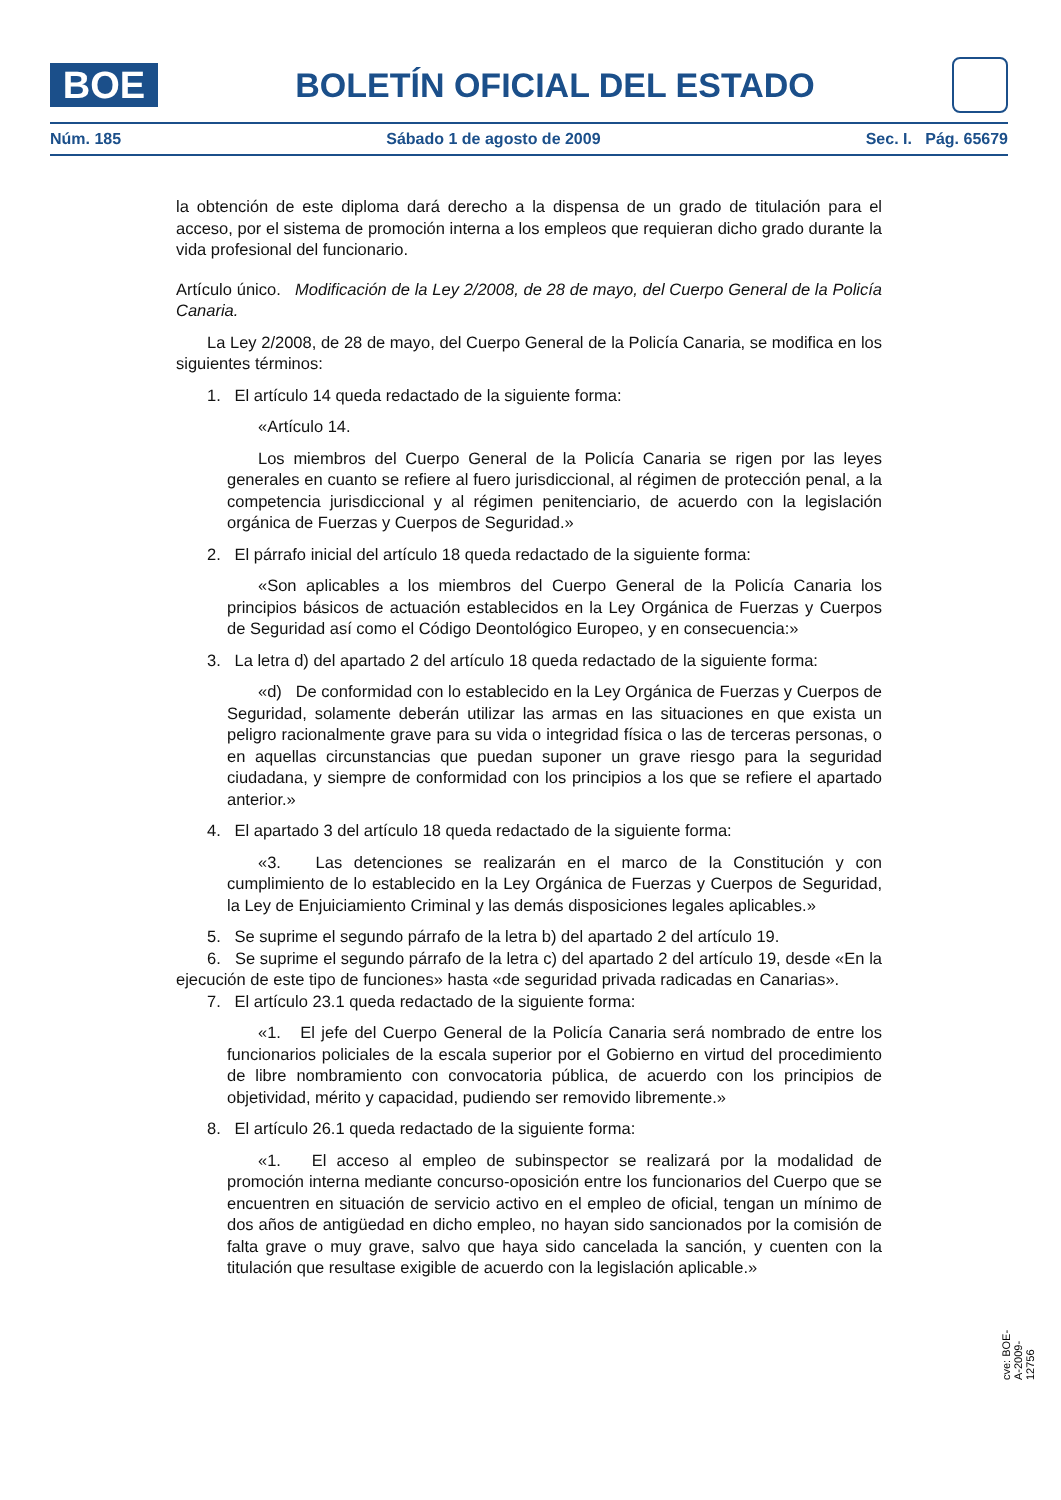BOE
BOLETÍN OFICIAL DEL ESTADO
Núm. 185 Sábado 1 de agosto de 2009 Sec. I. Pág. 65679
la obtención de este diploma dará derecho a la dispensa de un grado de titulación para el acceso, por el sistema de promoción interna a los empleos que requieran dicho grado durante la vida profesional del funcionario.
Artículo único. Modificación de la Ley 2/2008, de 28 de mayo, del Cuerpo General de la Policía Canaria.
La Ley 2/2008, de 28 de mayo, del Cuerpo General de la Policía Canaria, se modifica en los siguientes términos:
1. El artículo 14 queda redactado de la siguiente forma:
«Artículo 14.
Los miembros del Cuerpo General de la Policía Canaria se rigen por las leyes generales en cuanto se refiere al fuero jurisdiccional, al régimen de protección penal, a la competencia jurisdiccional y al régimen penitenciario, de acuerdo con la legislación orgánica de Fuerzas y Cuerpos de Seguridad.»
2. El párrafo inicial del artículo 18 queda redactado de la siguiente forma:
«Son aplicables a los miembros del Cuerpo General de la Policía Canaria los principios básicos de actuación establecidos en la Ley Orgánica de Fuerzas y Cuerpos de Seguridad así como el Código Deontológico Europeo, y en consecuencia:»
3. La letra d) del apartado 2 del artículo 18 queda redactado de la siguiente forma:
«d) De conformidad con lo establecido en la Ley Orgánica de Fuerzas y Cuerpos de Seguridad, solamente deberán utilizar las armas en las situaciones en que exista un peligro racionalmente grave para su vida o integridad física o las de terceras personas, o en aquellas circunstancias que puedan suponer un grave riesgo para la seguridad ciudadana, y siempre de conformidad con los principios a los que se refiere el apartado anterior.»
4. El apartado 3 del artículo 18 queda redactado de la siguiente forma:
«3. Las detenciones se realizarán en el marco de la Constitución y con cumplimiento de lo establecido en la Ley Orgánica de Fuerzas y Cuerpos de Seguridad, la Ley de Enjuiciamiento Criminal y las demás disposiciones legales aplicables.»
5. Se suprime el segundo párrafo de la letra b) del apartado 2 del artículo 19.
6. Se suprime el segundo párrafo de la letra c) del apartado 2 del artículo 19, desde «En la ejecución de este tipo de funciones» hasta «de seguridad privada radicadas en Canarias».
7. El artículo 23.1 queda redactado de la siguiente forma:
«1. El jefe del Cuerpo General de la Policía Canaria será nombrado de entre los funcionarios policiales de la escala superior por el Gobierno en virtud del procedimiento de libre nombramiento con convocatoria pública, de acuerdo con los principios de objetividad, mérito y capacidad, pudiendo ser removido libremente.»
8. El artículo 26.1 queda redactado de la siguiente forma:
«1. El acceso al empleo de subinspector se realizará por la modalidad de promoción interna mediante concurso-oposición entre los funcionarios del Cuerpo que se encuentren en situación de servicio activo en el empleo de oficial, tengan un mínimo de dos años de antigüedad en dicho empleo, no hayan sido sancionados por la comisión de falta grave o muy grave, salvo que haya sido cancelada la sanción, y cuenten con la titulación que resultase exigible de acuerdo con la legislación aplicable.»
cve: BOE-A-2009-12756